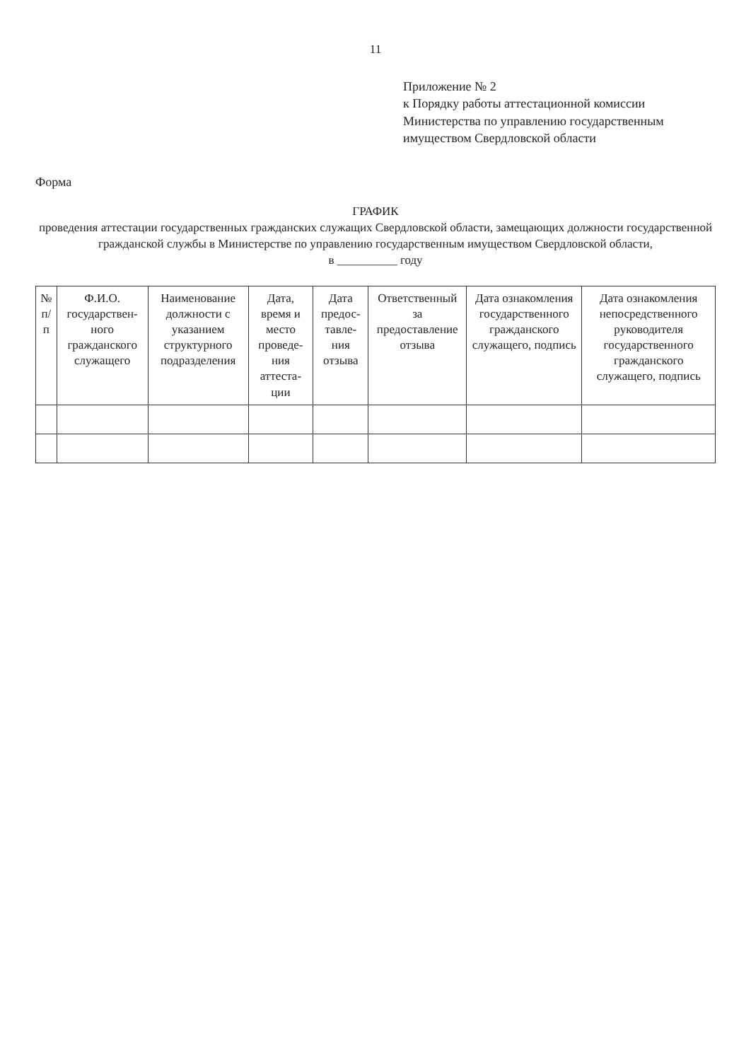11
Приложение № 2
к Порядку работы аттестационной комиссии
Министерства по управлению государственным
имуществом Свердловской области
Форма
ГРАФИК
проведения аттестации государственных гражданских служащих Свердловской области, замещающих должности государственной гражданской службы в Министерстве по управлению государственным имуществом Свердловской области,
в __________ году
| № п/п | Ф.И.О. государствен-ного гражданского служащего | Наименование должности с указанием структурного подразделения | Дата, время и место проведе-ния аттеста-ции | Дата предос-тавле-ния отзыва | Ответственный за предоставление отзыва | Дата ознакомления государственного гражданского служащего, подпись | Дата ознакомления непосредственного руководителя государственного гражданского служащего, подпись |
| --- | --- | --- | --- | --- | --- | --- | --- |